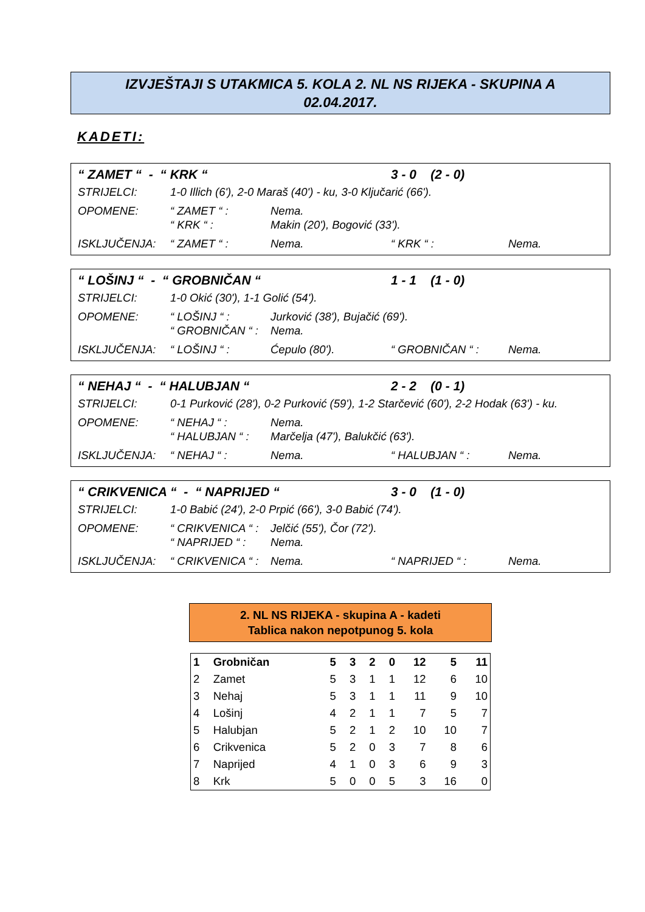IZVJEŠTAJI S UTAKMICA 5. KOLA 2. NL NS RIJEKA - SKUPINA A
02.04.2017.
KADETI:
| “ ZAMET “ - “ KRK “ | | | 3 - 0 (2 - 0) | |
| STRIJELCI: | 1-0 Illich (6'), 2-0 Maraš (40') - ku, 3-0 Ključarić (66'). | | | |
| OPOMENE: | “ ZAMET “ : | Nema. | | |
| | “ KRK “ : | Makin (20'), Bogović (33'). | | |
| ISKLJUČENJA: | “ ZAMET “ : | Nema. | “ KRK “ : | Nema. |
| “ LOŠINJ “ - “ GROBNIČAN “ | | | 1 - 1 (1 - 0) | |
| STRIJELCI: | 1-0 Okić (30'), 1-1 Golić (54'). | | | |
| OPOMENE: | “ LOŠINJ “ : | Jurković (38'), Bujačić (69'). | | |
| | “ GROBNIČAN “ : | Nema. | | |
| ISKLJUČENJA: | “ LOŠINJ “ : | Ćepulo (80'). | “ GROBNIČAN “ : | Nema. |
| “ NEHAJ “ - “ HALUBJAN “ | | | 2 - 2 (0 - 1) | |
| STRIJELCI: | 0-1 Purković (28'), 0-2 Purković (59'), 1-2 Starčević (60'), 2-2 Hodak (63') - ku. | | | |
| OPOMENE: | “ NEHAJ “ : | Nema. | | |
| | “ HALUBJAN “ : | Marčelja (47'), Balukčić (63'). | | |
| ISKLJUČENJA: | “ NEHAJ “ : | Nema. | “ HALUBJAN “ : | Nema. |
| “ CRIKVENICA “ - “ NAPRIJED “ | | | 3 - 0 (1 - 0) | |
| STRIJELCI: | 1-0 Babić (24'), 2-0 Prpić (66'), 3-0 Babić (74'). | | | |
| OPOMENE: | “ CRIKVENICA “ : | Jelčić (55'), Čor (72'). | | |
| | “ NAPRIJED “ : | Nema. | | |
| ISKLJUČENJA: | “ CRIKVENICA “ : | Nema. | “ NAPRIJED “ : | Nema. |
2. NL NS RIJEKA - skupina A - kadeti
Tablica nakon nepotpunog 5. kola
| 1 | Grobničan | 5 | 3 | 2 | 0 | 12 | 5 | 11 |
| 2 | Zamet | 5 | 3 | 1 | 1 | 12 | 6 | 10 |
| 3 | Nehaj | 5 | 3 | 1 | 1 | 11 | 9 | 10 |
| 4 | Lošinj | 4 | 2 | 1 | 1 | 7 | 5 | 7 |
| 5 | Halubjan | 5 | 2 | 1 | 2 | 10 | 10 | 7 |
| 6 | Crikvenica | 5 | 2 | 0 | 3 | 7 | 8 | 6 |
| 7 | Naprijed | 4 | 1 | 0 | 3 | 6 | 9 | 3 |
| 8 | Krk | 5 | 0 | 0 | 5 | 3 | 16 | 0 |